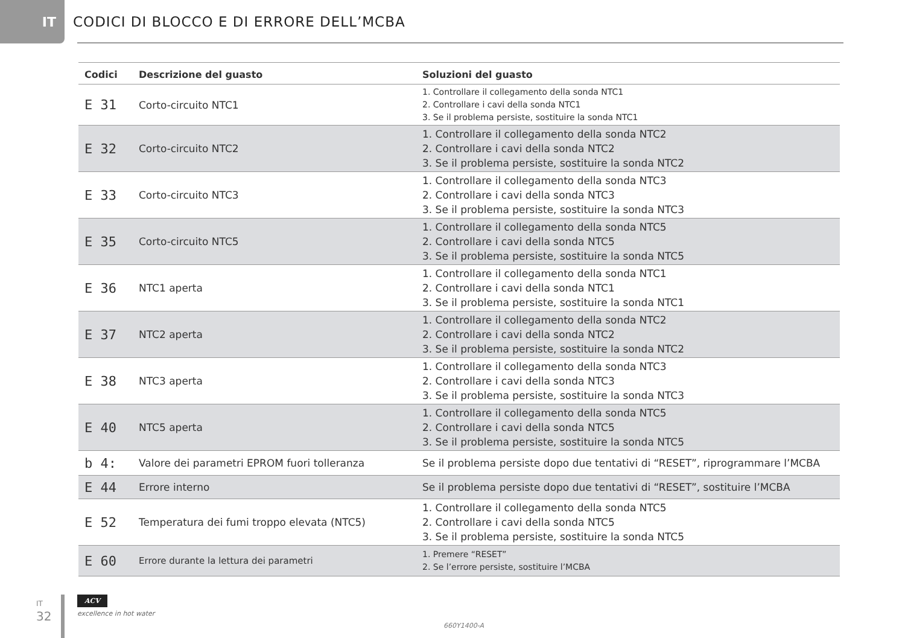IT
CODICI DI BLOCCO E DI ERRORE DELL’MCBA
| Codici | Descrizione del guasto | Soluzioni del guasto |
| --- | --- | --- |
| E 31 | Corto-circuito NTC1 | 1. Controllare il collegamento della sonda NTC1 2. Controllare i cavi della sonda NTC1 3. Se il problema persiste, sostituire la sonda NTC1 |
| E 32 | Corto-circuito NTC2 | 1. Controllare il collegamento della sonda NTC2 2. Controllare i cavi della sonda NTC2 3. Se il problema persiste, sostituire la sonda NTC2 |
| E 33 | Corto-circuito NTC3 | 1. Controllare il collegamento della sonda NTC3 2. Controllare i cavi della sonda NTC3 3. Se il problema persiste, sostituire la sonda NTC3 |
| E 35 | Corto-circuito NTC5 | 1. Controllare il collegamento della sonda NTC5 2. Controllare i cavi della sonda NTC5 3. Se il problema persiste, sostituire la sonda NTC5 |
| E 36 | NTC1 aperta | 1. Controllare il collegamento della sonda NTC1 2. Controllare i cavi della sonda NTC1 3. Se il problema persiste, sostituire la sonda NTC1 |
| E 37 | NTC2 aperta | 1. Controllare il collegamento della sonda NTC2 2. Controllare i cavi della sonda NTC2 3. Se il problema persiste, sostituire la sonda NTC2 |
| E 38 | NTC3 aperta | 1. Controllare il collegamento della sonda NTC3 2. Controllare i cavi della sonda NTC3 3. Se il problema persiste, sostituire la sonda NTC3 |
| E 40 | NTC5 aperta | 1. Controllare il collegamento della sonda NTC5 2. Controllare i cavi della sonda NTC5 3. Se il problema persiste, sostituire la sonda NTC5 |
| b 4: | Valore dei parametri EPROM fuori tolleranza | Se il problema persiste dopo due tentativi di “RESET”, riprogrammare l’MCBA |
| E 44 | Errore interno | Se il problema persiste dopo due tentativi di “RESET”, sostituire l’MCBA |
| E 52 | Temperatura dei fumi troppo elevata (NTC5) | 1. Controllare il collegamento della sonda NTC5 2. Controllare i cavi della sonda NTC5 3. Se il problema persiste, sostituire la sonda NTC5 |
| E 60 | Errore durante la lettura dei parametri | 1. Premere “RESET” 2. Se l’errore persiste, sostituire l’MCBA |
IT
32
ACV
excellence in hot water
660Y1400-A